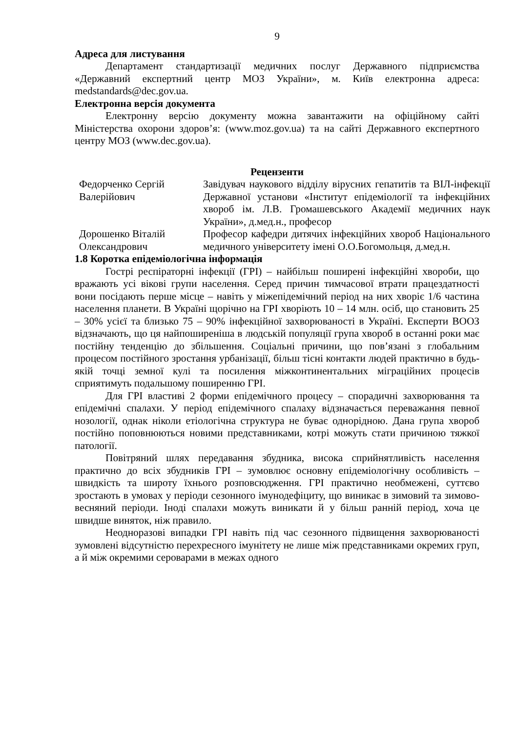9
Адреса для листування
Департамент стандартизації медичних послуг Державного підприємства «Державний експертний центр МОЗ України», м. Київ електронна адреса: medstandards@dec.gov.ua.
Електронна версія документа
Електронну версію документу можна завантажити на офіційному сайті Міністерства охорони здоров’я: (www.moz.gov.ua) та на сайті Державного експертного центру МОЗ (www.dec.gov.ua).
Рецензенти
| Федорченко Сергій Валерійович | Завідувач наукового відділу вірусних гепатитів та ВІЛ-інфекції Державної установи «Інститут епідеміології та інфекційних хвороб ім. Л.В. Громашевського Академії медичних наук України», д.мед.н., професор |
| Дорошенко Віталій Олександрович | Професор кафедри дитячих інфекційних хвороб Національного медичного університету імені О.О.Богомольця, д.мед.н. |
1.8 Коротка епідеміологічна інформація
Гострі респіраторні інфекції (ГРІ) – найбільш поширені інфекційні хвороби, що вражають усі вікові групи населення. Серед причин тимчасової втрати працездатності вони посідають перше місце – навіть у міжепідемічний період на них хворіє 1/6 частина населення планети. В Україні щорічно на ГРІ хворіють 10 – 14 млн. осіб, що становить 25 – 30% усієї та близько 75 – 90% інфекційної захворюваності в Україні. Експерти ВООЗ відзначають, що ця найпоширеніша в людській популяції група хвороб в останні роки має постійну тенденцію до збільшення. Соціальні причини, що пов’язані з глобальним процесом постійного зростання урбанізації, більш тісні контакти людей практично в будь-якій точці земної кулі та посилення міжконтинентальних міграційних процесів сприятимуть подальшому поширенню ГРІ.
Для ГРІ властиві 2 форми епідемічного процесу – спорадичні захворювання та епідемічні спалахи. У період епідемічного спалаху відзначається переважання певної нозології, однак ніколи етіологічна структура не буває однорідною. Дана група хвороб постійно поповнюються новими представниками, котрі можуть стати причиною тяжкої патології.
Повітряний шлях передавання збудника, висока сприйнятливість населення практично до всіх збудників ГРІ – зумовлює основну епідеміологічну особливість – швидкість та широту їхнього розповсюдження. ГРІ практично необмежені, суттєво зростають в умовах у періоди сезонного імунодефіциту, що виникає в зимовий та зимово-весняний періоди. Іноді спалахи можуть виникати й у більш ранній період, хоча це швидше виняток, ніж правило.
Неодноразові випадки ГРІ навіть під час сезонного підвищення захворюваності зумовлені відсутністю перехресного імунітету не лише між представниками окремих груп, а й між окремими сероварами в межах одного